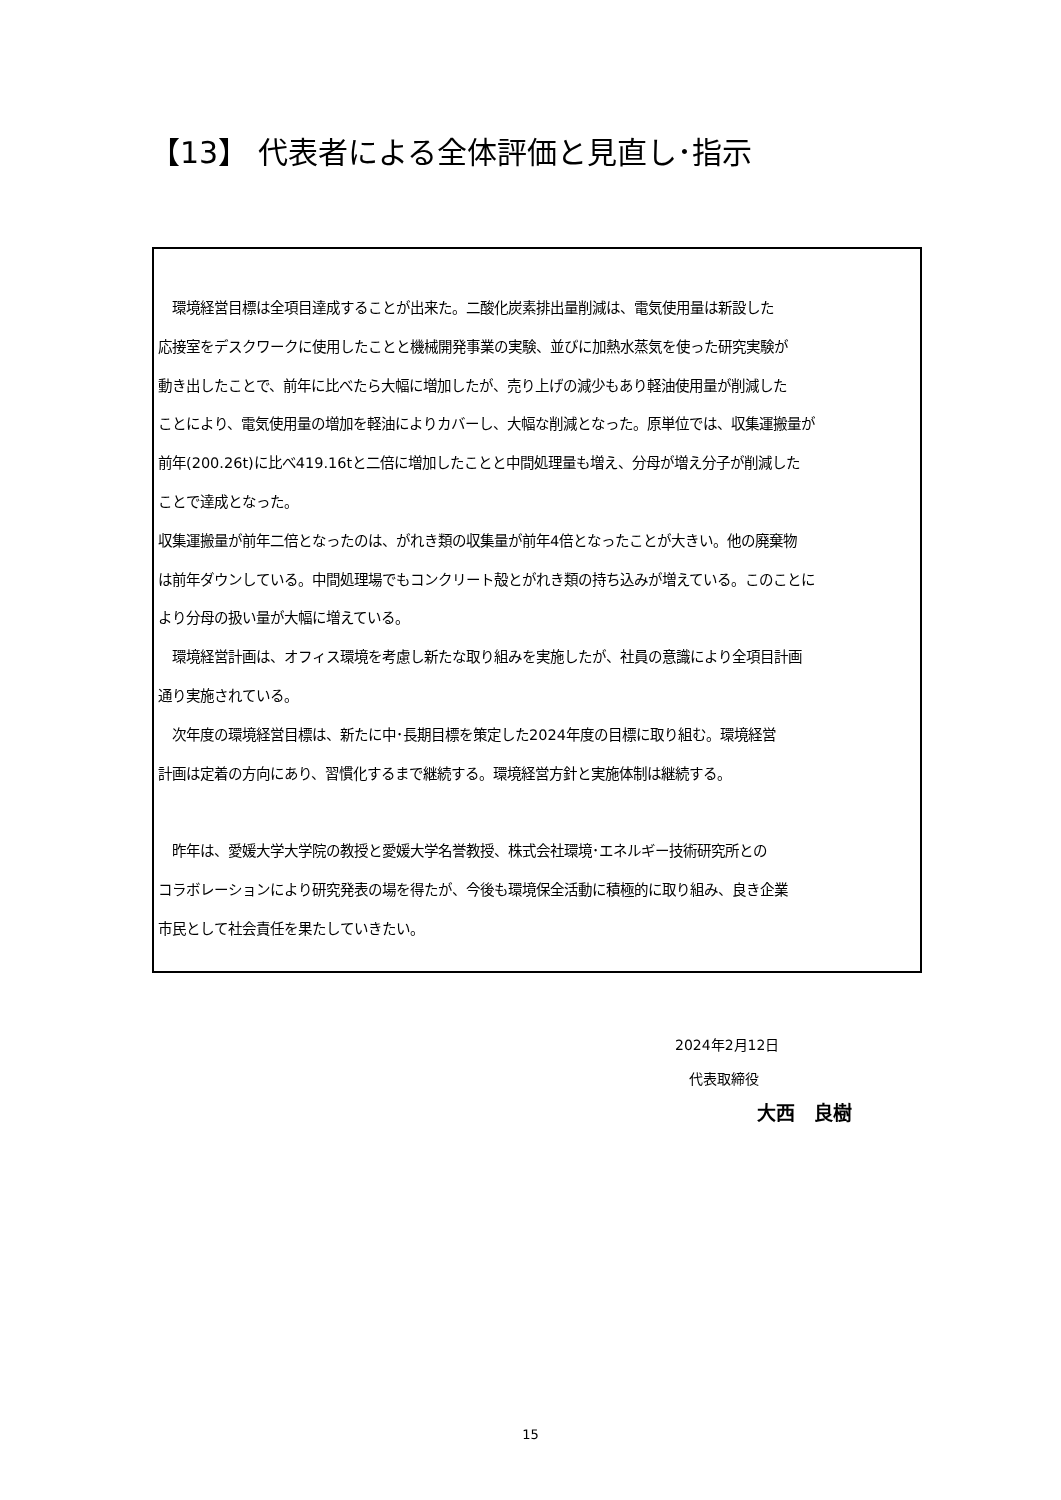【13】 代表者による全体評価と見直し･指示
　環境経営目標は全項目達成することが出来た。二酸化炭素排出量削減は、電気使用量は新設した
応接室をデスクワークに使用したことと機械開発事業の実験、並びに加熱水蒸気を使った研究実験が
動き出したことで、前年に比べたら大幅に増加したが、売り上げの減少もあり軽油使用量が削減した
ことにより、電気使用量の増加を軽油によりカバーし、大幅な削減となった。原単位では、収集運搬量が
前年(200.26t)に比べ419.16tと二倍に増加したことと中間処理量も増え、分母が増え分子が削減した
ことで達成となった。
収集運搬量が前年二倍となったのは、がれき類の収集量が前年4倍となったことが大きい。他の廃棄物
は前年ダウンしている。中間処理場でもコンクリート殻とがれき類の持ち込みが増えている。このことに
より分母の扱い量が大幅に増えている。
　環境経営計画は、オフィス環境を考慮し新たな取り組みを実施したが、社員の意識により全項目計画
通り実施されている。
　次年度の環境経営目標は、新たに中･長期目標を策定した2024年度の目標に取り組む。環境経営
計画は定着の方向にあり、習慣化するまで継続する。環境経営方針と実施体制は継続する。
　昨年は、愛媛大学大学院の教授と愛媛大学名誉教授、株式会社環境･エネルギー技術研究所との
コラボレーションにより研究発表の場を得たが、今後も環境保全活動に積極的に取り組み、良き企業
市民として社会責任を果たしていきたい。
2024年2月12日
　代表取締役
大西　良樹
15